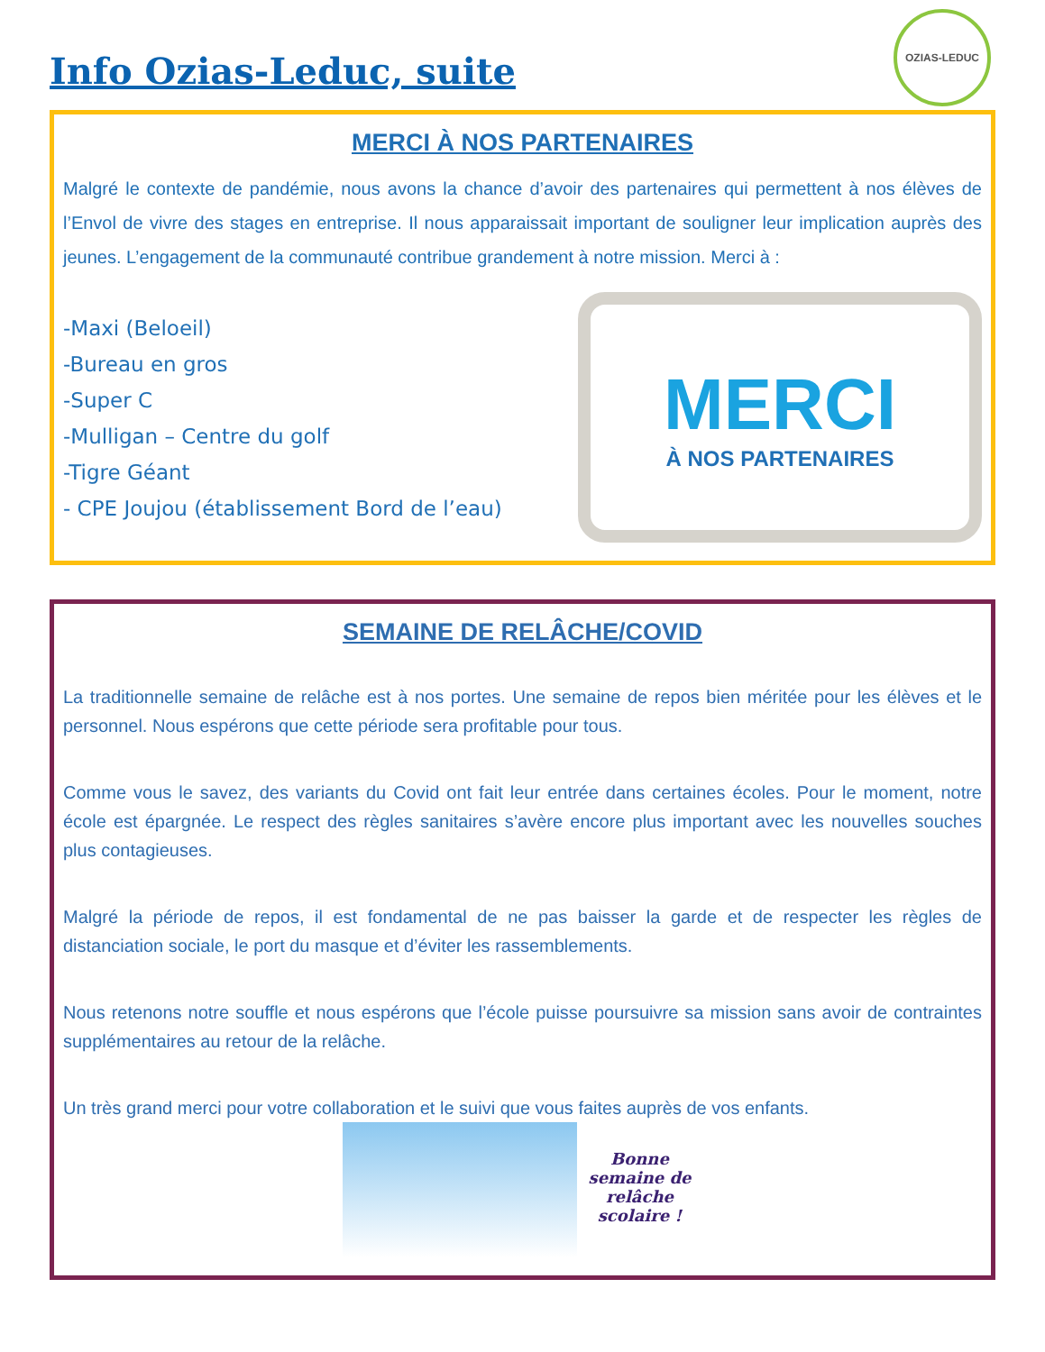Info Ozias-Leduc, suite
OZIAS-LEDUC
MERCI À NOS PARTENAIRES
Malgré le contexte de pandémie, nous avons la chance d’avoir des partenaires qui permettent à nos élèves de l’Envol de vivre des stages en entreprise. Il nous apparaissait important de souligner leur implication auprès des jeunes. L’engagement de la communauté contribue grandement à notre mission. Merci à :
-Maxi (Beloeil)
-Bureau en gros
-Super C
-Mulligan – Centre du golf
-Tigre Géant
- CPE Joujou (établissement Bord de l’eau)
MERCI
À NOS PARTENAIRES
SEMAINE DE RELÂCHE/COVID
La traditionnelle semaine de relâche est à nos portes. Une semaine de repos bien méritée pour les élèves et le personnel. Nous espérons que cette période sera profitable pour tous.
Comme vous le savez, des variants du Covid ont fait leur entrée dans certaines écoles. Pour le moment, notre école est épargnée. Le respect des règles sanitaires s’avère encore plus important avec les nouvelles souches plus contagieuses.
Malgré la période de repos, il est fondamental de ne pas baisser la garde et de respecter les règles de distanciation sociale, le port du masque et d’éviter les rassemblements.
Nous retenons notre souffle et nous espérons que l’école puisse poursuivre sa mission sans avoir de contraintes supplémentaires au retour de la relâche.
Un très grand merci pour votre collaboration et le suivi que vous faites auprès de vos enfants.
Bonne semaine de relâche scolaire !